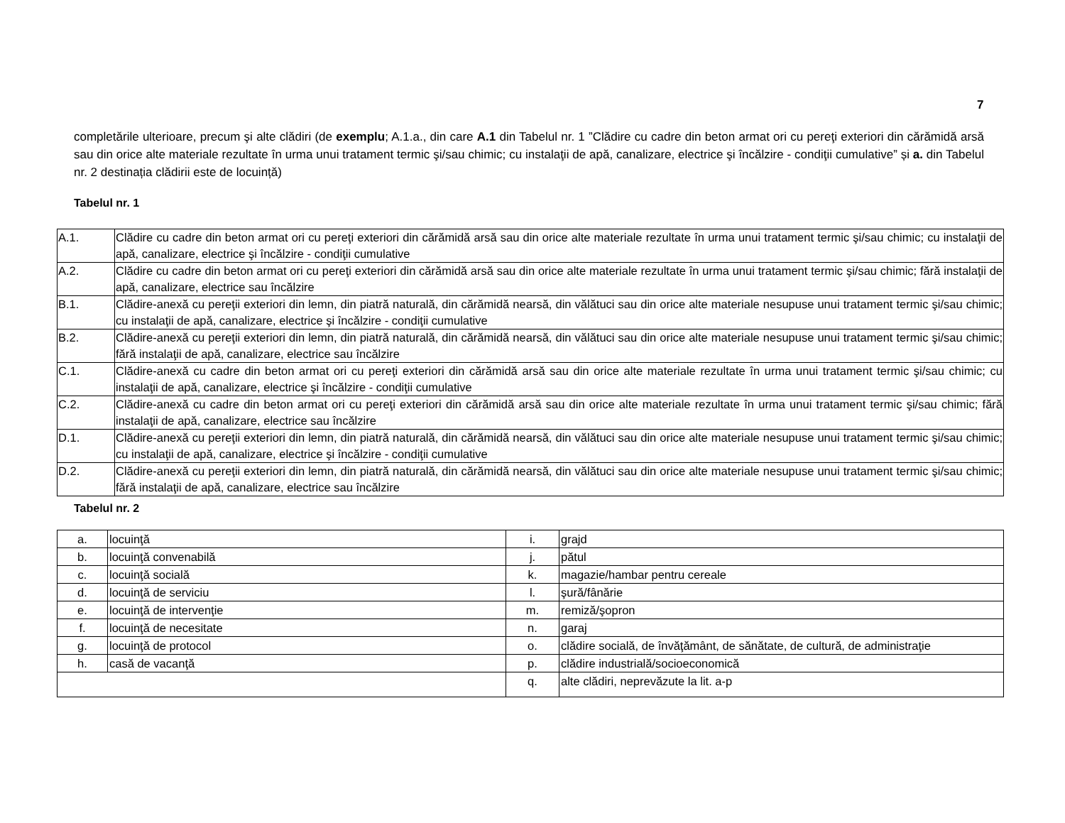7
completările ulterioare, precum şi alte clădiri (de exemplu; A.1.a., din care A.1 din Tabelul nr. 1 ”Clădire cu cadre din beton armat ori cu pereţi exteriori din cărămidă arsă sau din orice alte materiale rezultate în urma unui tratament termic şi/sau chimic; cu instalaţii de apă, canalizare, electrice şi încălzire - condiţii cumulative” și a. din Tabelul nr. 2 destinația clădirii este de locuință)
Tabelul nr. 1
| A.1. | Clădire cu cadre din beton armat ori cu pereţi exteriori din cărămidă arsă sau din orice alte materiale rezultate în urma unui tratament termic şi/sau chimic; cu instalaţii de apă, canalizare, electrice şi încălzire - condiţii cumulative |
| A.2. | Clădire cu cadre din beton armat ori cu pereţi exteriori din cărămidă arsă sau din orice alte materiale rezultate în urma unui tratament termic şi/sau chimic; fără instalaţii de apă, canalizare, electrice sau încălzire |
| B.1. | Clădire-anexă cu pereţii exteriori din lemn, din piatră naturală, din cărămidă nearsă, din vălătuci sau din orice alte materiale nesupuse unui tratament termic şi/sau chimic; cu instalaţii de apă, canalizare, electrice şi încălzire - condiţii cumulative |
| B.2. | Clădire-anexă cu pereţii exteriori din lemn, din piatră naturală, din cărămidă nearsă, din vălătuci sau din orice alte materiale nesupuse unui tratament termic şi/sau chimic; fără instalaţii de apă, canalizare, electrice sau încălzire |
| C.1. | Clădire-anexă cu cadre din beton armat ori cu pereţi exteriori din cărămidă arsă sau din orice alte materiale rezultate în urma unui tratament termic şi/sau chimic; cu instalaţii de apă, canalizare, electrice şi încălzire - condiţii cumulative |
| C.2. | Clădire-anexă cu cadre din beton armat ori cu pereţi exteriori din cărămidă arsă sau din orice alte materiale rezultate în urma unui tratament termic şi/sau chimic; fără instalaţii de apă, canalizare, electrice sau încălzire |
| D.1. | Clădire-anexă cu pereţii exteriori din lemn, din piatră naturală, din cărămidă nearsă, din vălătuci sau din orice alte materiale nesupuse unui tratament termic şi/sau chimic; cu instalaţii de apă, canalizare, electrice şi încălzire - condiţii cumulative |
| D.2. | Clădire-anexă cu pereţii exteriori din lemn, din piatră naturală, din cărămidă nearsă, din vălătuci sau din orice alte materiale nesupuse unui tratament termic şi/sau chimic; fără instalaţii de apă, canalizare, electrice sau încălzire |
Tabelul nr. 2
| a. | locuinţă | i. | grajd |
| b. | locuinţă convenabilă | j. | pătul |
| c. | locuinţă socială | k. | magazie/hambar pentru cereale |
| d. | locuinţă de serviciu | l. | şură/fânărie |
| e. | locuinţă de intervenţie | m. | remiză/şopron |
| f. | locuinţă de necesitate | n. | garaj |
| g. | locuinţă de protocol | o. | clădire socială, de învăţământ, de sănătate, de cultură, de administraţie |
| h. | casă de vacanţă | p. | clădire industrială/socioeconomică |
| | | q. | alte clădiri, neprevăzute la lit. a-p |